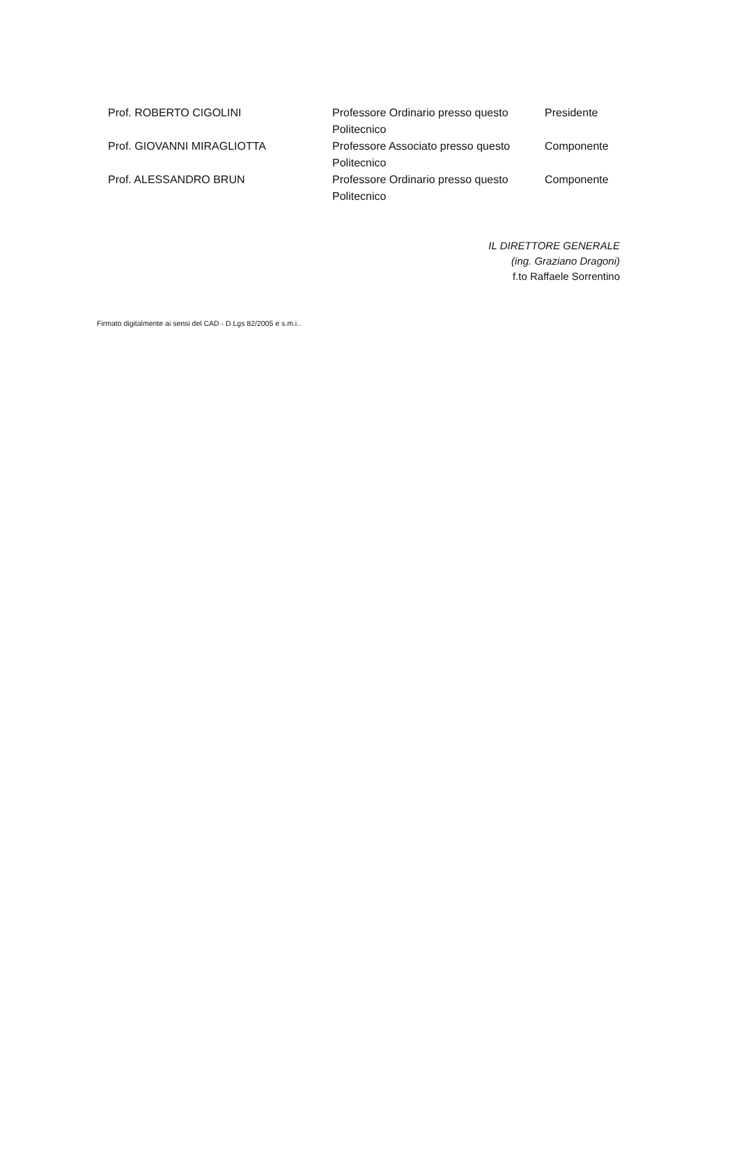| Prof. ROBERTO CIGOLINI | Professore Ordinario presso questo Politecnico | Presidente |
| Prof. GIOVANNI MIRAGLIOTTA | Professore Associato presso questo Politecnico | Componente |
| Prof. ALESSANDRO BRUN | Professore Ordinario presso questo Politecnico | Componente |
IL DIRETTORE GENERALE
(ing. Graziano Dragoni)
f.to Raffaele Sorrentino
Firmato digitalmente ai sensi del CAD - D.Lgs 82/2005 e s.m.i..